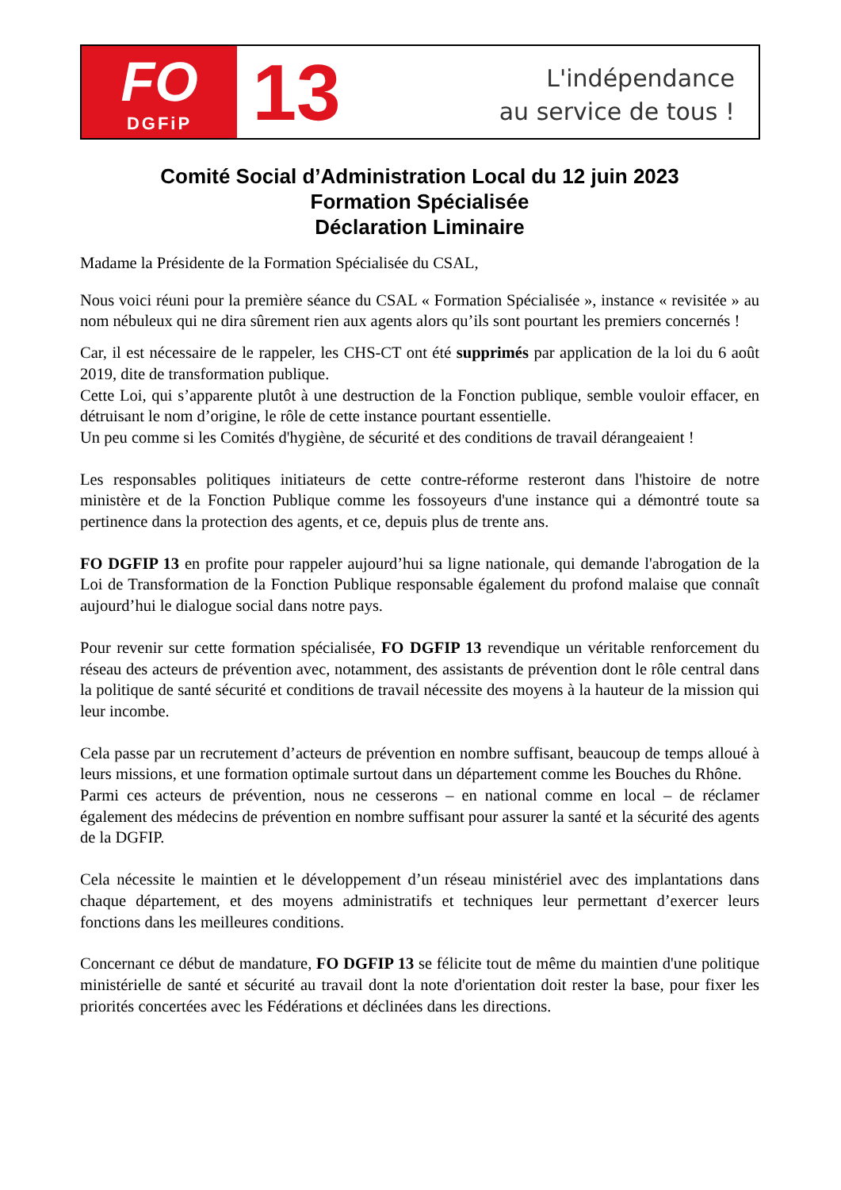FO
DGFiP
13
L'indépendance
au service de tous !
Comité Social d’Administration Local du 12 juin 2023
Formation Spécialisée
Déclaration Liminaire
Madame la Présidente de la Formation Spécialisée du CSAL,
Nous voici réuni pour la première séance du CSAL « Formation Spécialisée », instance « revisitée » au nom nébuleux qui ne dira sûrement rien aux agents alors qu’ils sont pourtant les premiers concernés !
Car, il est nécessaire de le rappeler, les CHS-CT ont été supprimés par application de la loi du 6 août 2019, dite de transformation publique.
Cette Loi, qui s’apparente plutôt à une destruction de la Fonction publique, semble vouloir effacer, en détruisant le nom d’origine, le rôle de cette instance pourtant essentielle.
Un peu comme si les Comités d'hygiène, de sécurité et des conditions de travail dérangeaient !
Les responsables politiques initiateurs de cette contre-réforme resteront dans l'histoire de notre ministère et de la Fonction Publique comme les fossoyeurs d'une instance qui a démontré toute sa pertinence dans la protection des agents, et ce, depuis plus de trente ans.
FO DGFIP 13 en profite pour rappeler aujourd’hui sa ligne nationale, qui demande l'abrogation de la Loi de Transformation de la Fonction Publique responsable également du profond malaise que connaît aujourd’hui le dialogue social dans notre pays.
Pour revenir sur cette formation spécialisée, FO DGFIP 13 revendique un véritable renforcement du réseau des acteurs de prévention avec, notamment, des assistants de prévention dont le rôle central dans la politique de santé sécurité et conditions de travail nécessite des moyens à la hauteur de la mission qui leur incombe.
Cela passe par un recrutement d’acteurs de prévention en nombre suffisant, beaucoup de temps alloué à leurs missions, et une formation optimale surtout dans un département comme les Bouches du Rhône.
Parmi ces acteurs de prévention, nous ne cesserons – en national comme en local – de réclamer également des médecins de prévention en nombre suffisant pour assurer la santé et la sécurité des agents de la DGFIP.
Cela nécessite le maintien et le développement d’un réseau ministériel avec des implantations dans chaque département, et des moyens administratifs et techniques leur permettant d’exercer leurs fonctions dans les meilleures conditions.
Concernant ce début de mandature, FO DGFIP 13 se félicite tout de même du maintien d'une politique ministérielle de santé et sécurité au travail dont la note d'orientation doit rester la base, pour fixer les priorités concertées avec les Fédérations et déclinées dans les directions.